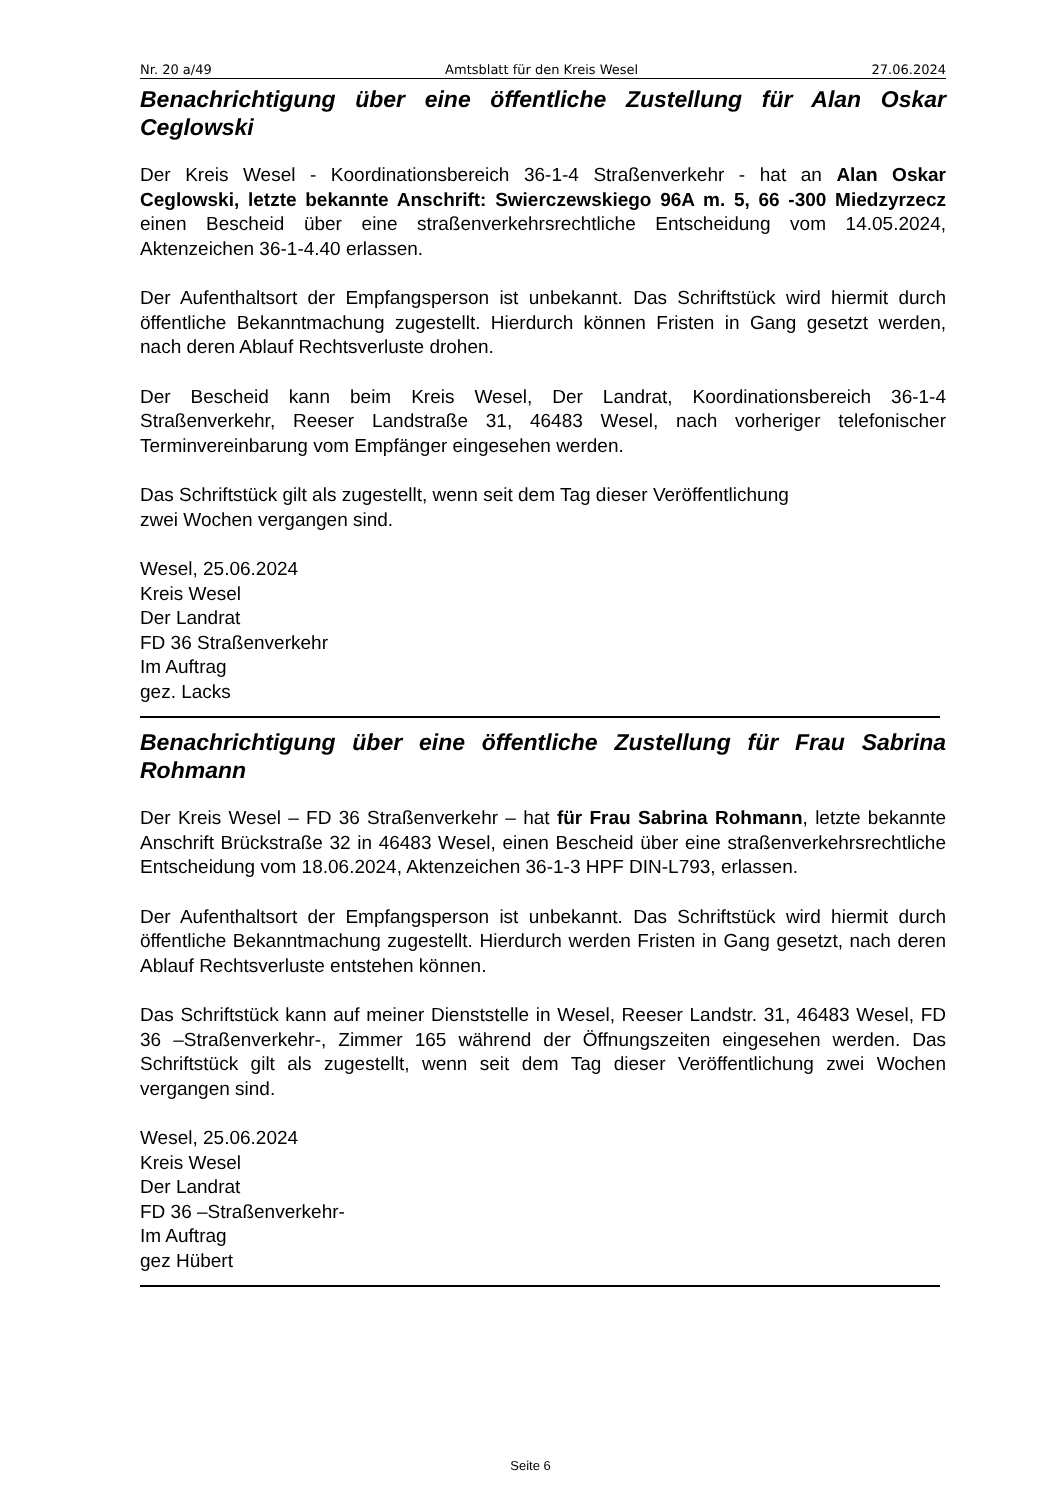Nr. 20 a/49 Amtsblatt für den Kreis Wesel 27.06.2024
Benachrichtigung über eine öffentliche Zustellung für Alan Oskar Ceglowski
Der Kreis Wesel - Koordinationsbereich 36-1-4 Straßenverkehr - hat an Alan Oskar Ceglowski, letzte bekannte Anschrift: Swierczewskiego 96A m. 5, 66 -300 Miedzyrzecz einen Bescheid über eine straßenverkehrsrechtliche Entscheidung vom 14.05.2024, Aktenzeichen 36-1-4.40 erlassen.
Der Aufenthaltsort der Empfangsperson ist unbekannt. Das Schriftstück wird hiermit durch öffentliche Bekanntmachung zugestellt. Hierdurch können Fristen in Gang gesetzt werden, nach deren Ablauf Rechtsverluste drohen.
Der Bescheid kann beim Kreis Wesel, Der Landrat, Koordinationsbereich 36-1-4 Straßenverkehr, Reeser Landstraße 31, 46483 Wesel, nach vorheriger telefonischer Terminvereinbarung vom Empfänger eingesehen werden.
Das Schriftstück gilt als zugestellt, wenn seit dem Tag dieser Veröffentlichung
zwei Wochen vergangen sind.
Wesel, 25.06.2024
Kreis Wesel
Der Landrat
FD 36 Straßenverkehr
Im Auftrag
gez. Lacks
Benachrichtigung über eine öffentliche Zustellung für Frau Sabrina Rohmann
Der Kreis Wesel – FD 36 Straßenverkehr – hat für Frau Sabrina Rohmann, letzte bekannte Anschrift Brückstraße 32 in 46483 Wesel, einen Bescheid über eine straßenverkehrsrechtliche Entscheidung vom 18.06.2024, Aktenzeichen 36-1-3 HPF DIN-L793, erlassen.
Der Aufenthaltsort der Empfangsperson ist unbekannt. Das Schriftstück wird hiermit durch öffentliche Bekanntmachung zugestellt. Hierdurch werden Fristen in Gang gesetzt, nach deren Ablauf Rechtsverluste entstehen können.
Das Schriftstück kann auf meiner Dienststelle in Wesel, Reeser Landstr. 31, 46483 Wesel, FD 36 –Straßenverkehr-, Zimmer 165 während der Öffnungszeiten eingesehen werden. Das Schriftstück gilt als zugestellt, wenn seit dem Tag dieser Veröffentlichung zwei Wochen vergangen sind.
Wesel, 25.06.2024
Kreis Wesel
Der Landrat
FD 36 –Straßenverkehr-
Im Auftrag
gez Hübert
Seite 6